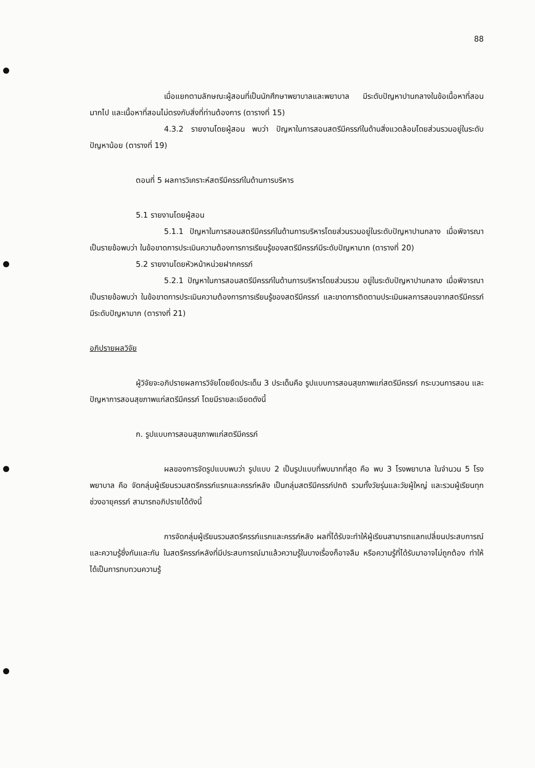88
เมื่อแยกตามลักษณะผู้สอนที่เป็นนักศึกษาพยาบาลและพยาบาล มีระดับปัญหาปานกลางในข้อเนื้อหาที่สอนมากไป และเนื้อหาที่สอนไม่ตรงกับสิ่งที่ท่านต้องการ (ตารางที่ 15)
4.3.2 รายงานโดยผู้สอน พบว่า ปัญหาในการสอนสตรีมีครรภ์ในด้านสิ่งแวดล้อมโดยส่วนรวมอยู่ในระดับปัญหาน้อย (ตารางที่ 19)
ตอนที่ 5 ผลการวิเคราะห์สตรีมีครรภ์ในด้านการบริหาร
5.1 รายงานโดยผู้สอน
5.1.1 ปัญหาในการสอนสตรีมีครรภ์ในด้านการบริหารโดยส่วนรวมอยู่ในระดับปัญหาปานกลาง เมื่อพิจารณาเป็นรายข้อพบว่า ในข้อขาดการประเมินความต้องการการเรียนรู้ของสตรีมีครรภ์มีระดับปัญหามาก (ตารางที่ 20)
5.2 รายงานโดยหัวหน้าหน่วยฝากครรภ์
5.2.1 ปัญหาในการสอนสตรีมีครรภ์ในด้านการบริหารโดยส่วนรวม อยู่ในระดับปัญหาปานกลาง เมื่อพิจารณาเป็นรายข้อพบว่า ในข้อขาดการประเมินความต้องการการเรียนรู้ของสตรีมีครรภ์ และขาดการติดตามประเมินผลการสอนจากสตรีมีครรภ์มีระดับปัญหามาก (ตารางที่ 21)
อภิปรายผลวิจัย
ผู้วิจัยจะอภิปรายผลการวิจัยโดยยึดประเด็น 3 ประเด็นคือ รูปแบบการสอนสุขภาพแก่สตรีมีครรภ์ กระบวนการสอน และปัญหาการสอนสุขภาพแก่สตรีมีครรภ์ โดยมีรายละเอียดดังนี้
ก. รูปแบบการสอนสุขภาพแก่สตรีมีครรภ์
ผลของการจัดรูปแบบพบว่า รูปแบบ 2 เป็นรูปแบบที่พบมากที่สุด คือ พบ 3 โรงพยาบาล ในจำนวน 5 โรงพยาบาล คือ จัดกลุ่มผู้เรียนรวมสตรีครรภ์แรกและครรภ์หลัง เป็นกลุ่มสตรีมีครรภ์ปกติ รวมทั้งวัยรุ่นและวัยผู้ใหญ่ และรวมผู้เรียนทุกช่วงอายุครรภ์ สามารถอภิปรายได้ดังนี้
การจัดกลุ่มผู้เรียนรวมสตรีครรภ์แรกและครรภ์หลัง ผลที่ได้รับจะทำให้ผู้เรียนสามารถแลกเปลี่ยนประสบการณ์และความรู้ซึ่งกันและกัน ในสตรีครรภ์หลังที่มีประสบการณ์มาแล้วความรู้ในบางเรื่องก็อาจลืม หรือความรู้ที่ได้รับมาอาจไม่ถูกต้อง ทำให้ได้เป็นการทบทวนความรู้